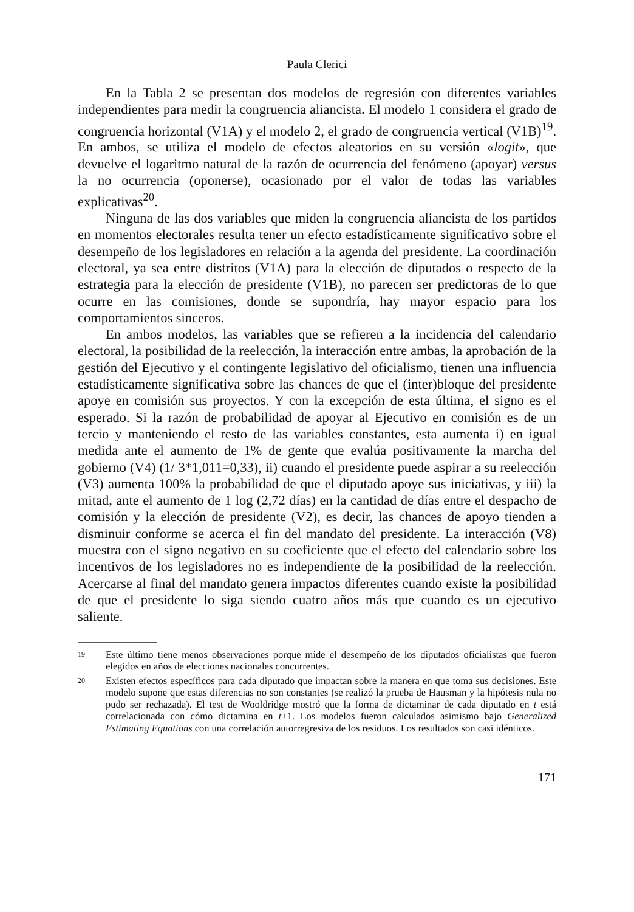Paula Clerici
En la Tabla 2 se presentan dos modelos de regresión con diferentes variables independientes para medir la congruencia aliancista. El modelo 1 considera el grado de congruencia horizontal (V1A) y el modelo 2, el grado de congruencia vertical (V1B)<sup>19</sup>. En ambos, se utiliza el modelo de efectos aleatorios en su versión «logit», que devuelve el logaritmo natural de la razón de ocurrencia del fenómeno (apoyar) versus la no ocurrencia (oponerse), ocasionado por el valor de todas las variables explicativas<sup>20</sup>.
Ninguna de las dos variables que miden la congruencia aliancista de los partidos en momentos electorales resulta tener un efecto estadísticamente significativo sobre el desempeño de los legisladores en relación a la agenda del presidente. La coordinación electoral, ya sea entre distritos (V1A) para la elección de diputados o respecto de la estrategia para la elección de presidente (V1B), no parecen ser predictoras de lo que ocurre en las comisiones, donde se supondría, hay mayor espacio para los comportamientos sinceros.
En ambos modelos, las variables que se refieren a la incidencia del calendario electoral, la posibilidad de la reelección, la interacción entre ambas, la aprobación de la gestión del Ejecutivo y el contingente legislativo del oficialismo, tienen una influencia estadísticamente significativa sobre las chances de que el (inter)bloque del presidente apoye en comisión sus proyectos. Y con la excepción de esta última, el signo es el esperado. Si la razón de probabilidad de apoyar al Ejecutivo en comisión es de un tercio y manteniendo el resto de las variables constantes, esta aumenta i) en igual medida ante el aumento de 1% de gente que evalúa positivamente la marcha del gobierno (V4) (1/ 3*1,011=0,33), ii) cuando el presidente puede aspirar a su reelección (V3) aumenta 100% la probabilidad de que el diputado apoye sus iniciativas, y iii) la mitad, ante el aumento de 1 log (2,72 días) en la cantidad de días entre el despacho de comisión y la elección de presidente (V2), es decir, las chances de apoyo tienden a disminuir conforme se acerca el fin del mandato del presidente. La interacción (V8) muestra con el signo negativo en su coeficiente que el efecto del calendario sobre los incentivos de los legisladores no es independiente de la posibilidad de la reelección. Acercarse al final del mandato genera impactos diferentes cuando existe la posibilidad de que el presidente lo siga siendo cuatro años más que cuando es un ejecutivo saliente.
19 Este último tiene menos observaciones porque mide el desempeño de los diputados oficialistas que fueron elegidos en años de elecciones nacionales concurrentes.
20 Existen efectos específicos para cada diputado que impactan sobre la manera en que toma sus decisiones. Este modelo supone que estas diferencias no son constantes (se realizó la prueba de Hausman y la hipótesis nula no pudo ser rechazada). El test de Wooldridge mostró que la forma de dictaminar de cada diputado en t está correlacionada con cómo dictamina en t+1. Los modelos fueron calculados asimismo bajo Generalized Estimating Equations con una correlación autorregresiva de los residuos. Los resultados son casi idénticos.
171